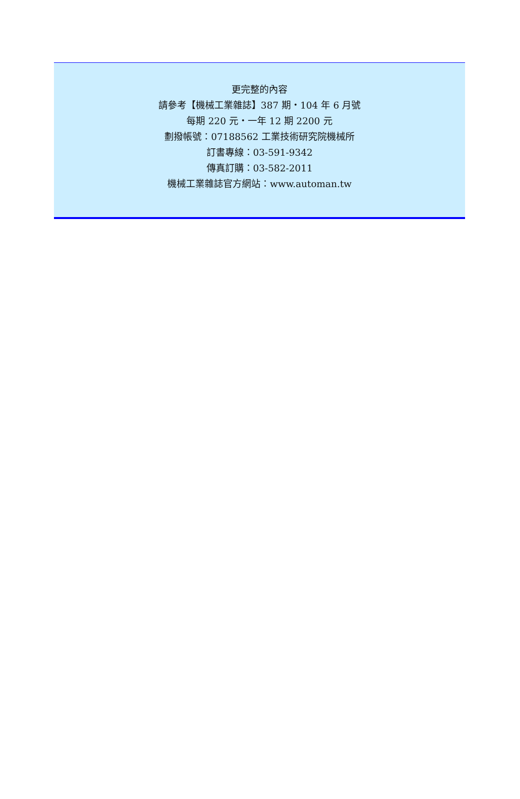更完整的內容
請參考【機械工業雜誌】387 期・104 年 6 月號
每期 220 元・一年 12 期 2200 元
劃撥帳號：07188562 工業技術研究院機械所
訂書專線：03-591-9342
傳真訂購：03-582-2011
機械工業雜誌官方網站：www.automan.tw